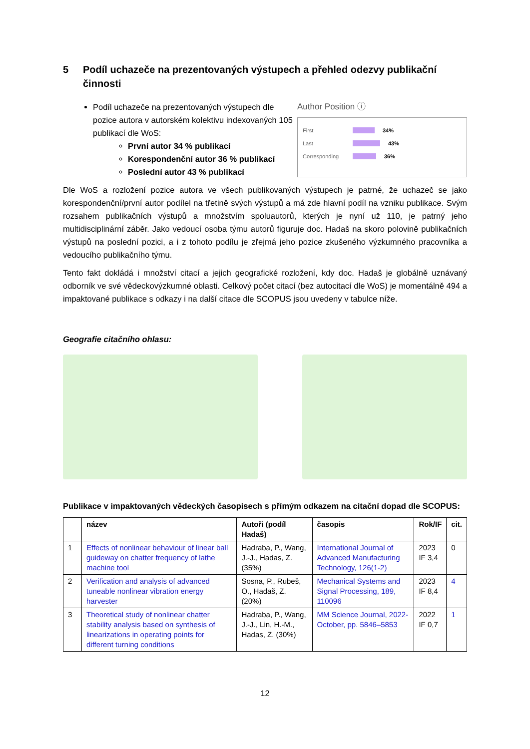5 Podíl uchazeče na prezentovaných výstupech a přehled odezvy publikační činnosti
Podíl uchazeče na prezentovaných výstupech dle pozice autora v autorském kolektivu indexovaných 105 publikací dle WoS:
První autor 34 % publikací
Korespondenční autor 36 % publikací
Poslední autor 43 % publikací
Author Position ⓘ
First 34%
Last 43%
Corresponding 36%
Dle WoS a rozložení pozice autora ve všech publikovaných výstupech je patrné, že uchazeč se jako korespondenční/první autor podílel na třetině svých výstupů a má zde hlavní podíl na vzniku publikace. Svým rozsahem publikačních výstupů a množstvím spoluautorů, kterých je nyní už 110, je patrný jeho multidisciplinární záběr. Jako vedoucí osoba týmu autorů figuruje doc. Hadaš na skoro polovině publikačních výstupů na poslední pozici, a i z tohoto podílu je zřejmá jeho pozice zkušeného výzkumného pracovníka a vedoucího publikačního týmu.
Tento fakt dokládá i množství citací a jejich geografické rozložení, kdy doc. Hadaš je globálně uznávaný odborník ve své vědeckovýzkumné oblasti. Celkový počet citací (bez autocitací dle WoS) je momentálně 494 a impaktované publikace s odkazy i na další citace dle SCOPUS jsou uvedeny v tabulce níže.
Geografie citačního ohlasu:
Publikace v impaktovaných vědeckých časopisech s přímým odkazem na citační dopad dle SCOPUS:
| | název | Autoři (podíl Hadaš) | časopis | Rok/IF | cit. |
| --- | --- | --- | --- | --- | --- |
| 1 | Effects of nonlinear behaviour of linear ball guideway on chatter frequency of lathe machine tool | Hadraba, P., Wang, J.-J., Hadas, Z. (35%) | International Journal of Advanced Manufacturing Technology, 126(1-2) | 2023 IF 3,4 | 0 |
| 2 | Verification and analysis of advanced tuneable nonlinear vibration energy harvester | Sosna, P., Rubeš, O., Hadaš, Z. (20%) | Mechanical Systems and Signal Processing, 189, 110096 | 2023 IF 8,4 | 4 |
| 3 | Theoretical study of nonlinear chatter stability analysis based on synthesis of linearizations in operating points for different turning conditions | Hadraba, P., Wang, J.-J., Lin, H.-M., Hadas, Z. (30%) | MM Science Journal, 2022-October, pp. 5846–5853 | 2022 IF 0,7 | 1 |
12